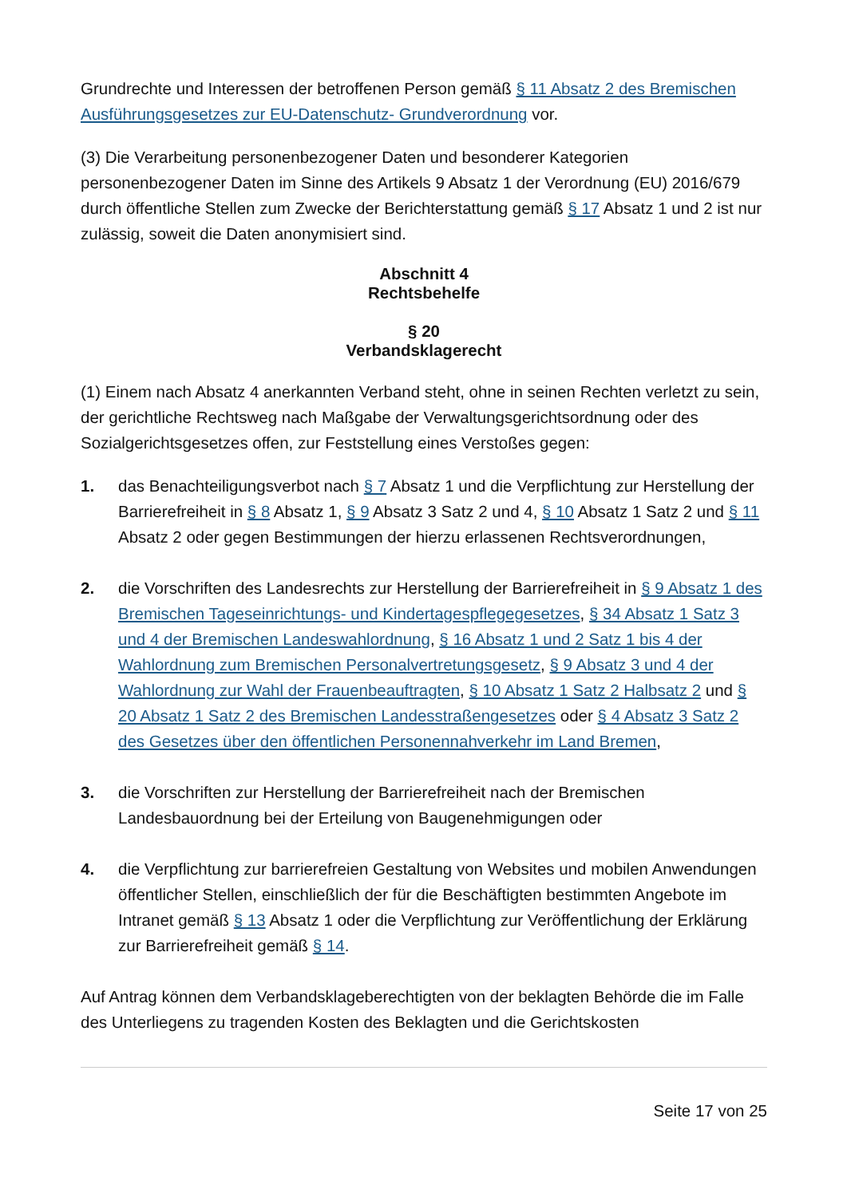Grundrechte und Interessen der betroffenen Person gemäß § 11 Absatz 2 des Bremischen Ausführungsgesetzes zur EU-Datenschutz- Grundverordnung vor.
(3) Die Verarbeitung personenbezogener Daten und besonderer Kategorien personenbezogener Daten im Sinne des Artikels 9 Absatz 1 der Verordnung (EU) 2016/679 durch öffentliche Stellen zum Zwecke der Berichterstattung gemäß § 17 Absatz 1 und 2 ist nur zulässig, soweit die Daten anonymisiert sind.
Abschnitt 4
Rechtsbehelfe
§ 20
Verbandsklagerecht
(1) Einem nach Absatz 4 anerkannten Verband steht, ohne in seinen Rechten verletzt zu sein, der gerichtliche Rechtsweg nach Maßgabe der Verwaltungsgerichtsordnung oder des Sozialgerichtsgesetzes offen, zur Feststellung eines Verstoßes gegen:
1. das Benachteiligungsverbot nach § 7 Absatz 1 und die Verpflichtung zur Herstellung der Barrierefreiheit in § 8 Absatz 1, § 9 Absatz 3 Satz 2 und 4, § 10 Absatz 1 Satz 2 und § 11 Absatz 2 oder gegen Bestimmungen der hierzu erlassenen Rechtsverordnungen,
2. die Vorschriften des Landesrechts zur Herstellung der Barrierefreiheit in § 9 Absatz 1 des Bremischen Tageseinrichtungs- und Kindertagespflegegesetzes, § 34 Absatz 1 Satz 3 und 4 der Bremischen Landeswahlordnung, § 16 Absatz 1 und 2 Satz 1 bis 4 der Wahlordnung zum Bremischen Personalvertretungsgesetz, § 9 Absatz 3 und 4 der Wahlordnung zur Wahl der Frauenbeauftragten, § 10 Absatz 1 Satz 2 Halbsatz 2 und § 20 Absatz 1 Satz 2 des Bremischen Landesstraßengesetzes oder § 4 Absatz 3 Satz 2 des Gesetzes über den öffentlichen Personennahverkehr im Land Bremen,
3. die Vorschriften zur Herstellung der Barrierefreiheit nach der Bremischen Landesbauordnung bei der Erteilung von Baugenehmigungen oder
4. die Verpflichtung zur barrierefreien Gestaltung von Websites und mobilen Anwendungen öffentlicher Stellen, einschließlich der für die Beschäftigten bestimmten Angebote im Intranet gemäß § 13 Absatz 1 oder die Verpflichtung zur Veröffentlichung der Erklärung zur Barrierefreiheit gemäß § 14.
Auf Antrag können dem Verbandsklageberechtigten von der beklagten Behörde die im Falle des Unterliegens zu tragenden Kosten des Beklagten und die Gerichtskosten
Seite 17 von 25